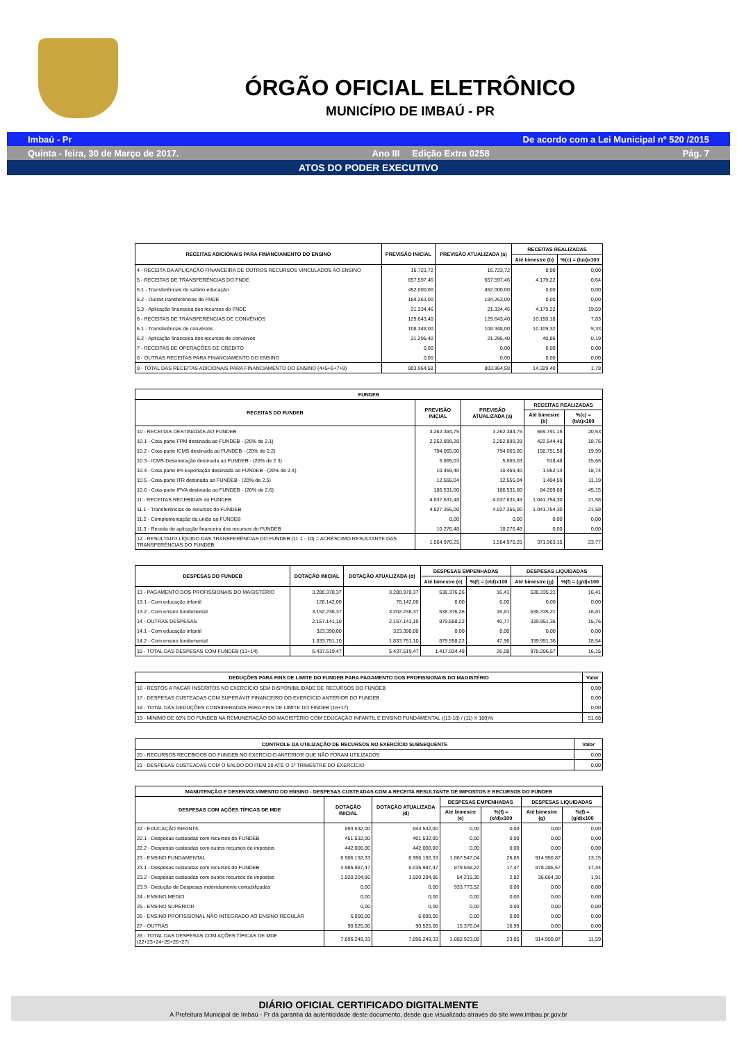ÓRGÃO OFICIAL ELETRÔNICO
MUNICÍPIO DE IMBAÚ - PR
Imbaú - Pr De acordo com a Lei Municipal nº 520 /2015
Quinta - feira, 30 de Março de 2017. Ano III Edição Extra 0258 Pág. 7
ATOS DO PODER EXECUTIVO
| RECEITAS ADICIONAIS PARA FINANCIAMENTO DO ENSINO | PREVISÃO INICIAL | PREVISÃO ATUALIZADA (a) | RECEITAS REALIZADAS | |
| --- | --- | --- | --- | --- |
| | | | Até bimestre (b) | %(c) = (b/a)x100 |
| 4 - RECEITA DA APLICAÇÃO FINANCEIRA DE OUTROS RECURSOS VINCULADOS AO ENSINO | 16.723,72 | 16.723,72 | 0,00 | 0,00 |
| 5 - RECEITAS DE TRANSFERÊNCIAS DO FNDE | 657.597,46 | 657.597,46 | 4.179,22 | 0,64 |
| 5.1 - Transferências do salário-educação | 452.000,00 | 452.000,00 | 0,00 | 0,00 |
| 5.2 - Outras transferências do FNDE | 184.263,00 | 184.263,00 | 0,00 | 0,00 |
| 5.3 - Aplicação financeira dos recursos do FNDE | 21.334,46 | 21.334,46 | 4.179,22 | 19,59 |
| 6 - RECEITAS DE TRANSFERÊNCIAS DE CONVÊNIOS | 129.643,40 | 129.643,40 | 10.150,18 | 7,83 |
| 6.1 - Transferências de convênios | 108.348,00 | 108.348,00 | 10.109,32 | 9,33 |
| 6.2 - Aplicação financeira dos recursos de convênios | 21.295,40 | 21.295,40 | 40,86 | 0,19 |
| 7 - RECEITAS DE OPERAÇÕES DE CRÉDITO | 0,00 | 0,00 | 0,00 | 0,00 |
| 8 - OUTRAS RECEITAS PARA FINANCIAMENTO DO ENSINO | 0,00 | 0,00 | 0,00 | 0,00 |
| 9 - TOTAL DAS RECEITAS ADICIONAIS PARA FINANCIAMENTO DO ENSINO (4+5+6+7+8) | 803.964,58 | 803.964,58 | 14.329,40 | 1,78 |
| FUNDEB | | | | |
| --- | --- | --- | --- | --- |
| RECEITAS DO FUNDEB | PREVISÃO INICIAL | PREVISÃO ATUALIZADA (a) | RECEITAS REALIZADAS | |
| | | | Até bimestre (b) | %(c) = (b/a)x100 |
| 10 - RECEITAS DESTINADAS AO FUNDEB | 3.262.384,75 | 3.262.384,75 | 669.791,15 | 20,53 |
| 10.1 - Cota-parte FPM destinada ao FUNDEB - (20% de 2.1) | 2.252.899,28 | 2.252.899,28 | 422.544,48 | 18,76 |
| 10.2 - Cota-parte ICMS destinada ao FUNDEB - (20% de 2.2) | 794.065,00 | 794.065,00 | 158.751,58 | 19,99 |
| 10.3 - ICMS-Desoneração destinada ao FUNDEB - (20% de 2.3) | 5.865,03 | 5.865,03 | 918,48 | 15,66 |
| 10.4 - Cota-parte IPI-Exportação destinada ao FUNDEB - (20% de 2.4) | 10.469,40 | 10.469,40 | 1.962,14 | 18,74 |
| 10.5 - Cota-parte ITR destinada ao FUNDEB - (20% de 2.5) | 12.555,04 | 12.555,04 | 1.404,59 | 11,19 |
| 10.6 - Cota-parte IPVA destinada ao FUNDEB - (20% de 2.6) | 186.531,00 | 186.531,00 | 84.209,88 | 45,15 |
| 11 - RECEITAS RECEBIDAS do FUNDEB | 4.837.631,48 | 4.837.631,48 | 1.041.754,30 | 21,58 |
| 11.1 - Transferências de recursos do FUNDEB | 4.827.355,00 | 4.827.355,00 | 1.041.754,30 | 21,58 |
| 11.2 - Complementação da união ao FUNDEB | 0,00 | 0,00 | 0,00 | 0,00 |
| 11.3 - Receita de aplicação financeira dos recursos do FUNDEB | 10.276,48 | 10.276,48 | 0,00 | 0,00 |
| 12 - RESULTADO LÍQUIDO DAS TRANSFERÊNCIAS DO FUNDEB (11.1 - 10) = ACRÉSCIMO RESULTANTE DAS TRANSFERÊNCIAS DO FUNDEB | 1.564.970,25 | 1.564.970,25 | 371.963,15 | 23,77 |
| DESPESAS DO FUNDEB | DOTAÇÃO INICIAL | DOTAÇÃO ATUALIZADA (d) | DESPESAS EMPENHADAS | | DESPESAS LIQUIDADAS | |
| --- | --- | --- | --- | --- | --- | --- |
| | | | Até bimestre (e) | %(f) = (e/d)x100 | Até bimestre (g) | %(f) = (g/d)x100 |
| 13 - PAGAMENTO DOS PROFISSIONAIS DO MAGISTÉRIO | 3.280.378,37 | 3.280.378,37 | 538.376,26 | 16,41 | 538.335,21 | 16,41 |
| 13.1 - Com educação infantil | 128.142,00 | 78.142,00 | 0,00 | 0,00 | 0,00 | 0,00 |
| 13.2 - Com ensino fundamental | 3.152.236,37 | 3.202.236,37 | 538.376,26 | 16,81 | 538.335,21 | 16,81 |
| 14 - OUTRAS DESPESAS | 2.157.141,10 | 2.157.141,10 | 879.558,22 | 40,77 | 339.951,36 | 15,76 |
| 14.1 - Com educação infantil | 323.390,00 | 323.390,00 | 0,00 | 0,00 | 0,00 | 0,00 |
| 14.2 - Com ensino fundamental | 1.833.751,10 | 1.833.751,10 | 879.558,22 | 47,96 | 339.951,36 | 18,54 |
| 15 - TOTAL DAS DESPESAS COM FUNDEB (13+14) | 5.437.519,47 | 5.437.519,47 | 1.417.934,48 | 26,08 | 878.286,57 | 16,15 |
| DEDUÇÕES PARA FINS DE LIMITE DO FUNDEB PARA PAGAMENTO DOS PROFISSIONAIS DO MAGISTÉRIO | Valor |
| --- | --- |
| 16 - RESTOS A PAGAR INSCRITOS NO EXERCÍCIO SEM DISPONIBILIDADE DE RECURSOS DO FUNDEB | 0,00 |
| 17 - DESPESAS CUSTEADAS COM SUPERÁVIT FINANCEIRO DO EXERCÍCIO ANTERIOR DO FUNDEB | 0,00 |
| 18 - TOTAL DAS DEDUÇÕES CONSIDERADAS PARA FINS DE LIMITE DO FINDEB (16+17) | 0,00 |
| 19 - MÍNIMO DE 60% DO FUNDEB NA REMUNERAÇÃO DO MAGISTÉRIO COM EDUCAÇÃO INFANTIL E ENSINO FUNDAMENTAL ((13-18) / (11) X 100)% | 51,68 |
| CONTROLE DA UTILIZAÇÃO DE RECURSOS NO EXERCÍCIO SUBSEQUENTE | Valor |
| --- | --- |
| 20 - RECURSOS RECEBIDOS DO FUNDEB NO EXERCÍCIO ANTERIOR QUE NÃO FORAM UTILIZADOS | 0,00 |
| 21 - DESPESAS CUSTEADAS COM O SALDO DO ITEM 20 ATÉ O 1º TRIMESTRE DO EXERCÍCIO | 0,00 |
| MANUTENÇÃO E DESENVOLVIMENTO DO ENSINO - DESPESAS CUSTEADAS COM A RECEITA RESULTANTE DE IMPOSTOS E RECURSOS DO FUNDEB | | | | | | |
| --- | --- | --- | --- | --- | --- | --- |
| DESPESAS COM AÇÕES TÍPICAS DE MDE | DOTAÇÃO INICIAL | DOTAÇÃO ATUALIZADA (d) | DESPESAS EMPENHADAS | | DESPESAS LIQUIDADAS | |
| | | | Até bimestre (e) | %(f) = (e/d)x100 | Até bimestre (g) | %(f) = (g/d)x100 |
| 22 - EDUCAÇÃO INFANTIL | 893.532,00 | 843.532,00 | 0,00 | 0,00 | 0,00 | 0,00 |
| 22.1 - Despesas custeadas com recursos do FUNDEB | 451.532,00 | 401.532,00 | 0,00 | 0,00 | 0,00 | 0,00 |
| 22.2 - Despesas custeadas com outros recursos de impostos | 442.000,00 | 442.000,00 | 0,00 | 0,00 | 0,00 | 0,00 |
| 23 - ENSINO FUNDAMENTAL | 6.906.192,33 | 6.956.192,33 | 1.867.547,04 | 26,85 | 914.950,87 | 13,15 |
| 23.1 - Despesas custeadas com recursos do FUNDEB | 4.985.987,47 | 5.035.987,47 | 879.558,22 | 17,47 | 878.286,57 | 17,44 |
| 23.2 - Despesas custeadas com outros recursos de impostos | 1.920.204,86 | 1.920.204,86 | 54.215,30 | 2,82 | 36.664,30 | 1,91 |
| 23.9 - Dedução de Despesas indevidamente contabilizadas | 0,00 | 0,00 | 933.773,52 | 0,00 | 0,00 | 0,00 |
| 24 - ENSINO MÉDIO | 0,00 | 0,00 | 0,00 | 0,00 | 0,00 | 0,00 |
| 25 - ENSINO SUPERIOR | 0,00 | 0,00 | 0,00 | 0,00 | 0,00 | 0,00 |
| 26 - ENSINO PROFISSIONAL NÃO INTEGRADO AO ENSINO REGULAR | 6.000,00 | 6.000,00 | 0,00 | 0,00 | 0,00 | 0,00 |
| 27 - OUTRAS | 90.525,00 | 90.525,00 | 15.376,04 | 16,99 | 0,00 | 0,00 |
| 28 - TOTAL DAS DESPESAS COM AÇÕES TÍPICAS DE MDE (22+23+24+25+26+27) | 7.896.249,33 | 7.896.249,33 | 1.882.923,08 | 23,85 | 914.950,87 | 11,59 |
DIÁRIO OFICIAL CERTIFICADO DIGITALMENTE
A Prefeitura Municipal de Imbaú - Pr dá garantia da autenticidade deste documento, desde que visualizado através do site www.imbau.pr.gov.br